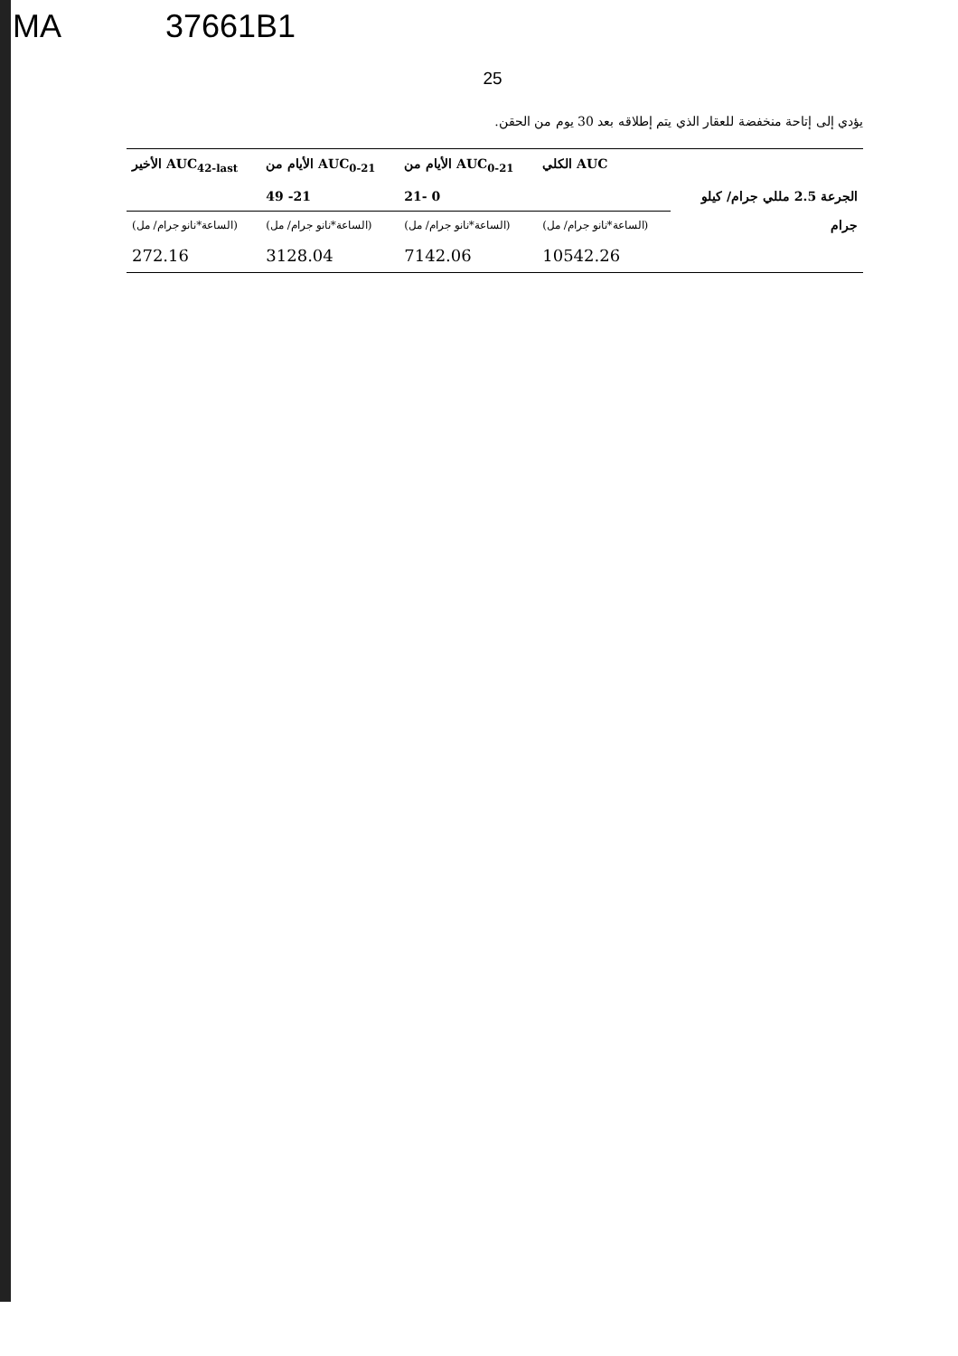MA 37661B1
25
يؤدي إلى إتاحة منخفضة للعقار الذي يتم إطلاقه بعد 30 يوم من الحقن.
| | AUC الكلي | AUC<sub>0-21</sub> الأيام من | AUC<sub>0-21</sub> الأيام من | AUC<sub>42-last</sub> الأخير |
| الجرعة 2.5 مللي جرام/ كيلو جرام | | 0 -21 | 21- 49 | |
| | (الساعة*نانو جرام/ مل) | (الساعة*نانو جرام/ مل) | (الساعة*نانو جرام/ مل) | (الساعة*نانو جرام/ مل) |
| | 10542.26 | 7142.06 | 3128.04 | 272.16 |